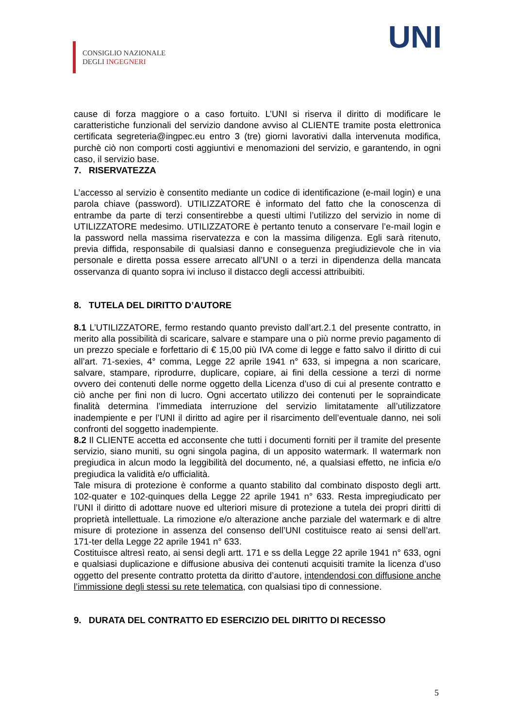CONSIGLIO NAZIONALE
DEGLI INGEGNERI
UNI
cause di forza maggiore o a caso fortuito. L’UNI si riserva il diritto di modificare le caratteristiche funzionali del servizio dandone avviso al CLIENTE tramite posta elettronica certificata segreteria@ingpec.eu entro 3 (tre) giorni lavorativi dalla intervenuta modifica, purchè ciò non comporti costi aggiuntivi e menomazioni del servizio, e garantendo, in ogni caso, il servizio base.
7. RISERVATEZZA
L’accesso al servizio è consentito mediante un codice di identificazione (e-mail login) e una parola chiave (password). UTILIZZATORE è informato del fatto che la conoscenza di entrambe da parte di terzi consentirebbe a questi ultimi l’utilizzo del servizio in nome di UTILIZZATORE medesimo. UTILIZZATORE è pertanto tenuto a conservare l’e-mail login e la password nella massima riservatezza e con la massima diligenza. Egli sarà ritenuto, previa diffida, responsabile di qualsiasi danno e conseguenza pregiudizievole che in via personale e diretta possa essere arrecato all’UNI o a terzi in dipendenza della mancata osservanza di quanto sopra ivi incluso il distacco degli accessi attribuibiti.
8. TUTELA DEL DIRITTO D’AUTORE
8.1 L’UTILIZZATORE, fermo restando quanto previsto dall’art.2.1 del presente contratto, in merito alla possibilità di scaricare, salvare e stampare una o più norme previo pagamento di un prezzo speciale e forfettario di € 15,00 più IVA come di legge e fatto salvo il diritto di cui all’art. 71-sexies, 4° comma, Legge 22 aprile 1941 n° 633, si impegna a non scaricare, salvare, stampare, riprodurre, duplicare, copiare, ai fini della cessione a terzi di norme ovvero dei contenuti delle norme oggetto della Licenza d’uso di cui al presente contratto e ciò anche per fini non di lucro. Ogni accertato utilizzo dei contenuti per le sopraindicate finalità determina l’immediata interruzione del servizio limitatamente all’utilizzatore inadempiente e per l’UNI il diritto ad agire per il risarcimento dell’eventuale danno, nei soli confronti del soggetto inadempiente.
8.2 Il CLIENTE accetta ed acconsente che tutti i documenti forniti per il tramite del presente servizio, siano muniti, su ogni singola pagina, di un apposito watermark. Il watermark non pregiudica in alcun modo la leggibilità del documento, né, a qualsiasi effetto, ne inficia e/o pregiudica la validità e/o ufficialità.
Tale misura di protezione è conforme a quanto stabilito dal combinato disposto degli artt. 102-quater e 102-quinques della Legge 22 aprile 1941 n° 633. Resta impregiudicato per l’UNI il diritto di adottare nuove ed ulteriori misure di protezione a tutela dei propri diritti di proprietà intellettuale. La rimozione e/o alterazione anche parziale del watermark e di altre misure di protezione in assenza del consenso dell’UNI costituisce reato ai sensi dell’art. 171-ter della Legge 22 aprile 1941 n° 633.
Costituisce altresì reato, ai sensi degli artt. 171 e ss della Legge 22 aprile 1941 n° 633, ogni e qualsiasi duplicazione e diffusione abusiva dei contenuti acquisiti tramite la licenza d’uso oggetto del presente contratto protetta da diritto d’autore, intendendosi con diffusione anche l’immissione degli stessi su rete telematica, con qualsiasi tipo di connessione.
9. DURATA DEL CONTRATTO ED ESERCIZIO DEL DIRITTO DI RECESSO
5